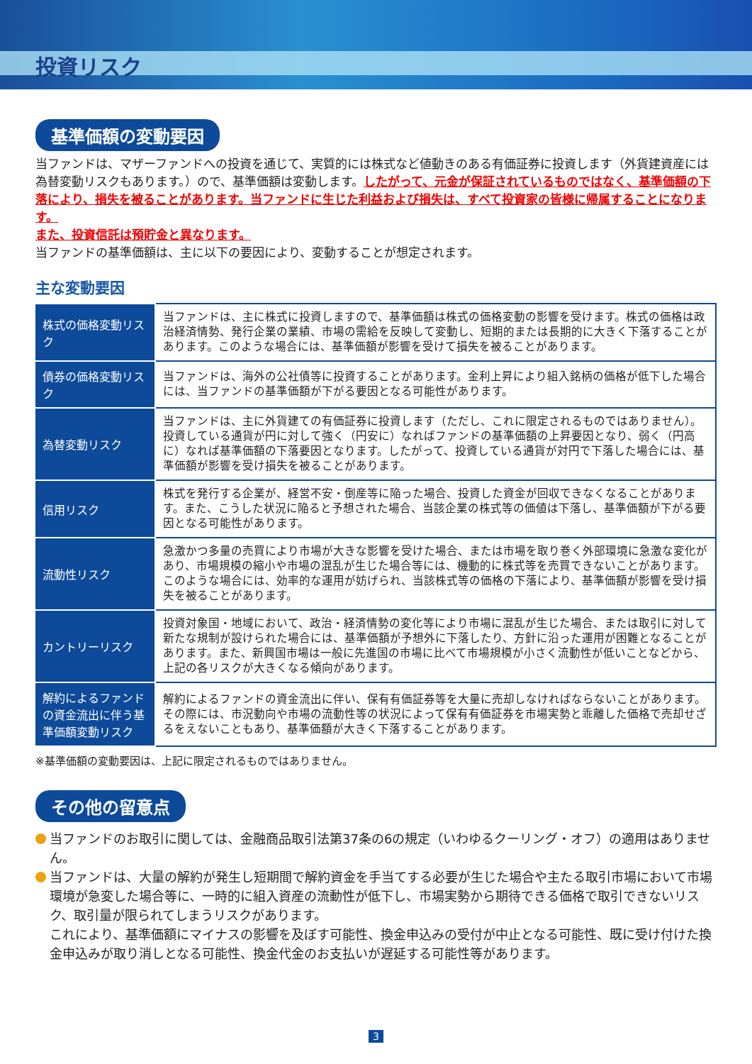投資リスク
基準価額の変動要因
当ファンドは、マザーファンドへの投資を通じて、実質的には株式など値動きのある有価証券に投資します（外貨建資産には為替変動リスクもあります。）ので、基準価額は変動します。したがって、元金が保証されているものではなく、基準価額の下落により、損失を被ることがあります。当ファンドに生じた利益および損失は、すべて投資家の皆様に帰属することになります。
また、投資信託は預貯金と異なります。
当ファンドの基準価額は、主に以下の要因により、変動することが想定されます。
主な変動要因
| 株式の価格変動リスク | 当ファンドは、主に株式に投資しますので、基準価額は株式の価格変動の影響を受けます。株式の価格は政治経済情勢、発行企業の業績、市場の需給を反映して変動し、短期的または長期的に大きく下落することがあります。このような場合には、基準価額が影響を受けて損失を被ることがあります。 |
| 債券の価格変動リスク | 当ファンドは、海外の公社債等に投資することがあります。金利上昇により組入銘柄の価格が低下した場合には、当ファンドの基準価額が下がる要因となる可能性があります。 |
| 為替変動リスク | 当ファンドは、主に外貨建ての有価証券に投資します（ただし、これに限定されるものではありません）。投資している通貨が円に対して強く（円安に）なればファンドの基準価額の上昇要因となり、弱く（円高に）なれば基準価額の下落要因となります。したがって、投資している通貨が対円で下落した場合には、基準価額が影響を受け損失を被ることがあります。 |
| 信用リスク | 株式を発行する企業が、経営不安・倒産等に陥った場合、投資した資金が回収できなくなることがあります。また、こうした状況に陥ると予想された場合、当該企業の株式等の価値は下落し、基準価額が下がる要因となる可能性があります。 |
| 流動性リスク | 急激かつ多量の売買により市場が大きな影響を受けた場合、または市場を取り巻く外部環境に急激な変化があり、市場規模の縮小や市場の混乱が生じた場合等には、機動的に株式等を売買できないことがあります。このような場合には、効率的な運用が妨げられ、当該株式等の価格の下落により、基準価額が影響を受け損失を被ることがあります。 |
| カントリーリスク | 投資対象国・地域において、政治・経済情勢の変化等により市場に混乱が生じた場合、または取引に対して新たな規制が設けられた場合には、基準価額が予想外に下落したり、方針に沿った運用が困難となることがあります。また、新興国市場は一般に先進国の市場に比べて市場規模が小さく流動性が低いことなどから、上記の各リスクが大きくなる傾向があります。 |
| 解約によるファンドの資金流出に伴う基準価額変動リスク | 解約によるファンドの資金流出に伴い、保有有価証券等を大量に売却しなければならないことがあります。その際には、市況動向や市場の流動性等の状況によって保有有価証券を市場実勢と乖離した価格で売却せざるをえないこともあり、基準価額が大きく下落することがあります。 |
※基準価額の変動要因は、上記に限定されるものではありません。
その他の留意点
当ファンドのお取引に関しては、金融商品取引法第37条の6の規定（いわゆるクーリング・オフ）の適用はありません。
当ファンドは、大量の解約が発生し短期間で解約資金を手当てする必要が生じた場合や主たる取引市場において市場環境が急変した場合等に、一時的に組入資産の流動性が低下し、市場実勢から期待できる価格で取引できないリスク、取引量が限られてしまうリスクがあります。
これにより、基準価額にマイナスの影響を及ぼす可能性、換金申込みの受付が中止となる可能性、既に受け付けた換金申込みが取り消しとなる可能性、換金代金のお支払いが遅延する可能性等があります。
3